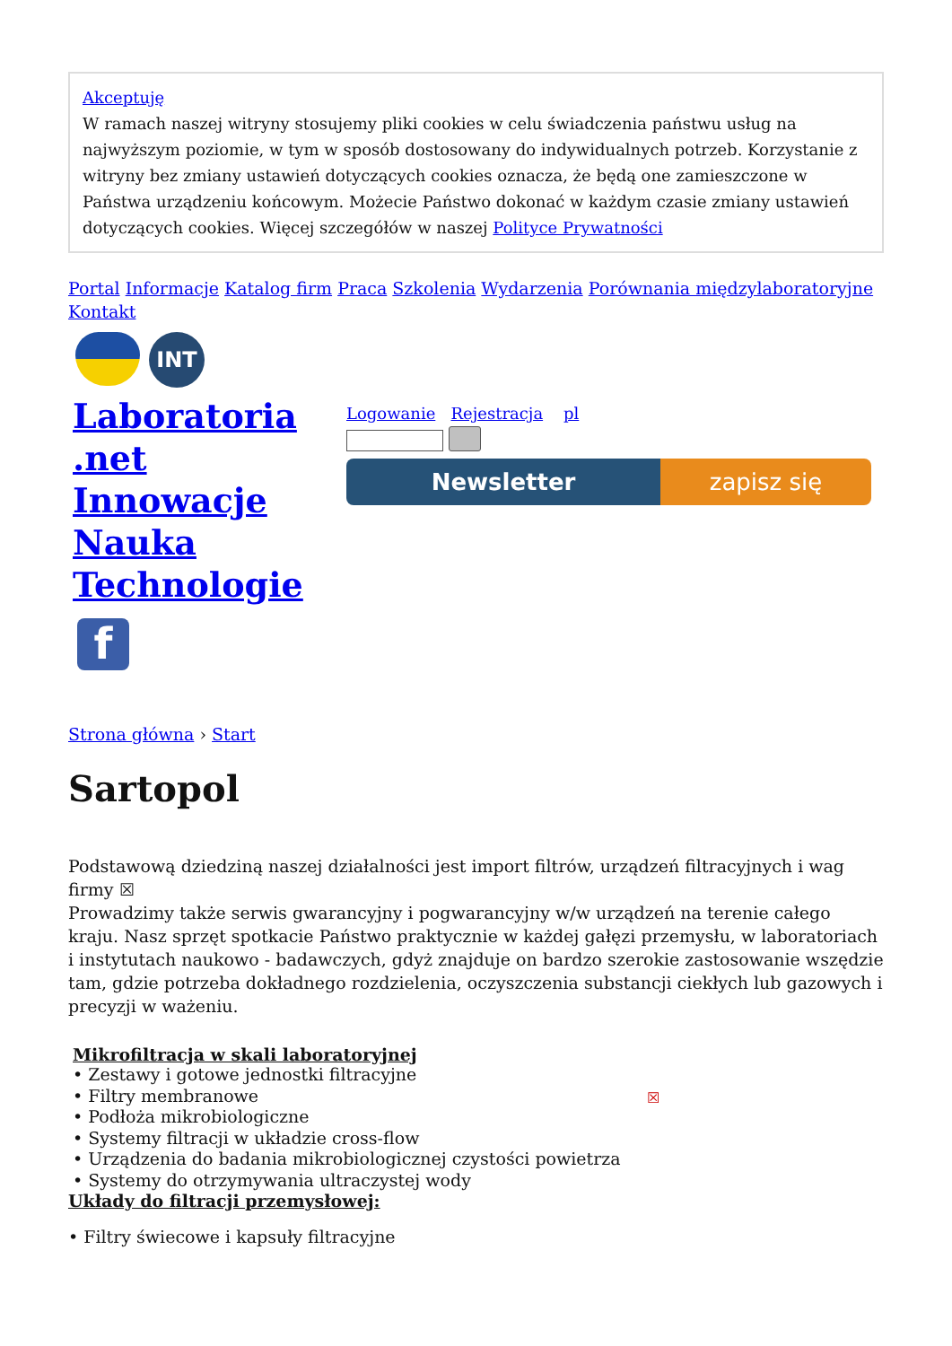Akceptuję
W ramach naszej witryny stosujemy pliki cookies w celu świadczenia państwu usług na najwyższym poziomie, w tym w sposób dostosowany do indywidualnych potrzeb. Korzystanie z witryny bez zmiany ustawień dotyczących cookies oznacza, że będą one zamieszczone w Państwa urządzeniu końcowym. Możecie Państwo dokonać w każdym czasie zmiany ustawień dotyczących cookies. Więcej szczegółów w naszej Polityce Prywatności
Portal Informacje Katalog firm Praca Szkolenia Wydarzenia Porównania międzylaboratoryjne
Kontakt
INT
Laboratoria .net Innowacje Nauka Technologie
f
Logowanie Rejestracja pl
Newsletter zapisz się
Strona główna › Start
Sartopol
Podstawową dziedziną naszej działalności jest import filtrów, urządzeń filtracyjnych i wag firmy ☒
Prowadzimy także serwis gwarancyjny i pogwarancyjny w/w urządzeń na terenie całego kraju. Nasz sprzęt spotkacie Państwo praktycznie w każdej gałęzi przemysłu, w laboratoriach i instytutach naukowo - badawczych, gdyż znajduje on bardzo szerokie zastosowanie wszędzie tam, gdzie potrzeba dokładnego rozdzielenia, oczyszczenia substancji ciekłych lub gazowych i precyzji w ważeniu.
Mikrofiltracja w skali laboratoryjnej
• Zestawy i gotowe jednostki filtracyjne
• Filtry membranowe
• Podłoża mikrobiologiczne
• Systemy filtracji w układzie cross-flow
• Urządzenia do badania mikrobiologicznej czystości powietrza
• Systemy do otrzymywania ultraczystej wody
☒
Układy do filtracji przemysłowej:
• Filtry świecowe i kapsuły filtracyjne